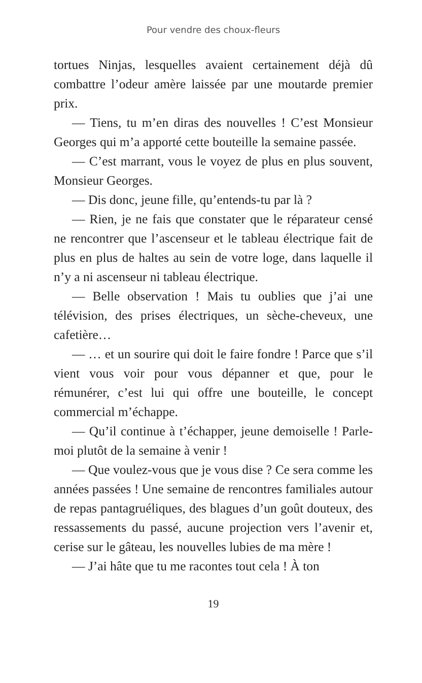Pour vendre des choux-fleurs
tortues Ninjas, lesquelles avaient certainement déjà dû combattre l’odeur amère laissée par une moutarde premier prix.
— Tiens, tu m’en diras des nouvelles ! C’est Monsieur Georges qui m’a apporté cette bouteille la semaine passée.
— C’est marrant, vous le voyez de plus en plus souvent, Monsieur Georges.
— Dis donc, jeune fille, qu’entends-tu par là ?
— Rien, je ne fais que constater que le réparateur censé ne rencontrer que l’ascenseur et le tableau élec­trique fait de plus en plus de haltes au sein de votre loge, dans laquelle il n’y a ni ascenseur ni tableau électrique.
— Belle observation ! Mais tu oublies que j’ai une télévision, des prises électriques, un sèche-cheveux, une cafetière…
— … et un sourire qui doit le faire fondre ! Parce que s’il vient vous voir pour vous dépanner et que, pour le rémunérer, c’est lui qui offre une bouteille, le concept commercial m’échappe.
— Qu’il continue à t’échapper, jeune demoiselle ! Parle-moi plutôt de la semaine à venir !
— Que voulez-vous que je vous dise ? Ce sera comme les années passées ! Une semaine de rencontres familiales autour de repas pantagruéliques, des blagues d’un goût douteux, des ressassements du passé, aucune projection vers l’avenir et, cerise sur le gâteau, les nouvelles lubies de ma mère !
— J’ai hâte que tu me racontes tout cela ! À ton
19